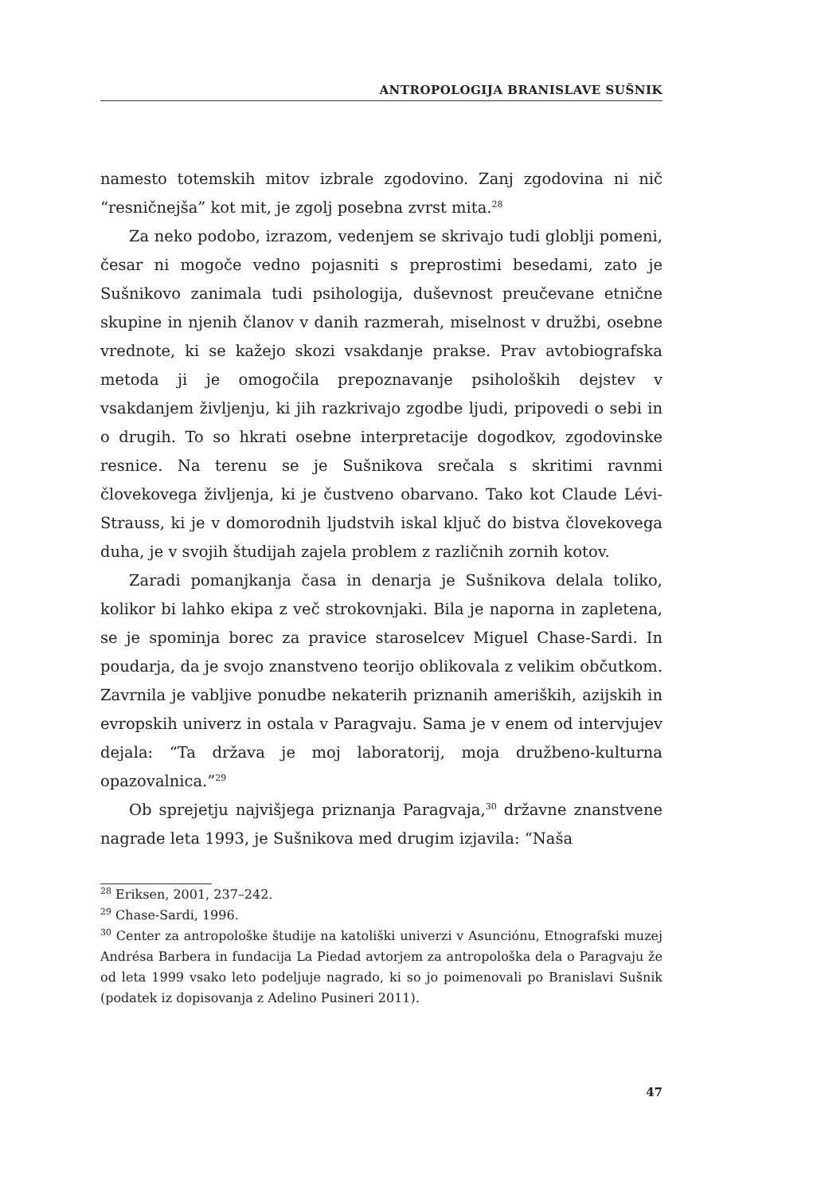ANTROPOLOGIJA BRANISLAVE SUŠNIK
namesto totemskih mitov izbrale zgodovino. Zanj zgodovina ni nič “resničnejša” kot mit, je zgolj posebna zvrst mita.<sup>28</sup>
Za neko podobo, izrazom, vedenjem se skrivajo tudi globlji pomeni, česar ni mogoče vedno pojasniti s preprostimi besedami, zato je Sušnikovo zanimala tudi psihologija, duševnost preučevane etnične skupine in njenih članov v danih razmerah, miselnost v družbi, osebne vrednote, ki se kažejo skozi vsakdanje prakse. Prav avtobiografska metoda ji je omogočila prepoznavanje psiholoških dejstev v vsakdanjem življenju, ki jih razkrivajo zgodbe ljudi, pripovedi o sebi in o drugih. To so hkrati osebne interpretacije dogodkov, zgodovinske resnice. Na terenu se je Sušnikova srečala s skritimi ravnmi človekovega življenja, ki je čustveno obarvano. Tako kot Claude Lévi-Strauss, ki je v domorodnih ljudstvih iskal ključ do bistva človekovega duha, je v svojih študijah zajela problem z različnih zornih kotov.
Zaradi pomanjkanja časa in denarja je Sušnikova delala toliko, kolikor bi lahko ekipa z več strokovnjaki. Bila je naporna in zapletena, se je spominja borec za pravice staroselcev Miguel Chase-Sardi. In poudarja, da je svojo znanstveno teorijo oblikovala z velikim občutkom. Zavrnila je vabljive ponudbe nekaterih priznanih ameriških, azijskih in evropskih univerz in ostala v Paragvaju. Sama je v enem od intervjujev dejala: “Ta država je moj laboratorij, moja družbeno-kulturna opazovalnica.”<sup>29</sup>
Ob sprejetju najvišjega priznanja Paragvaja,<sup>30</sup> državne znanstvene nagrade leta 1993, je Sušnikova med drugim izjavila: “Naša
<sup>28</sup> Eriksen, 2001, 237–242.
<sup>29</sup> Chase-Sardi, 1996.
<sup>30</sup> Center za antropološke študije na katoliški univerzi v Asunciónu, Etnografski muzej Andrésa Barbera in fundacija La Piedad avtorjem za antropološka dela o Paragvaju že od leta 1999 vsako leto podeljuje nagrado, ki so jo poimenovali po Branislavi Sušnik (podatek iz dopisovanja z Adelino Pusineri 2011).
47